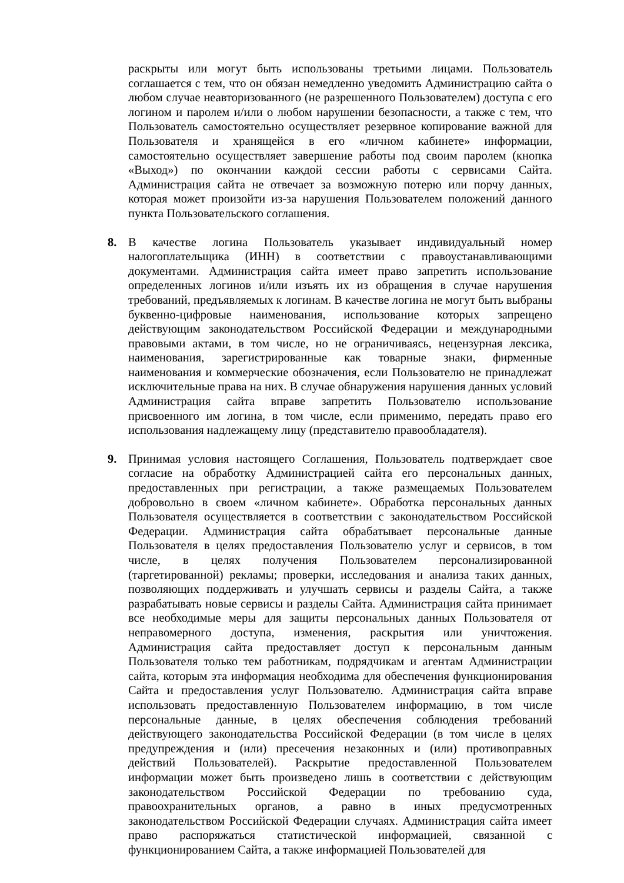раскрыты или могут быть использованы третьими лицами. Пользователь соглашается с тем, что он обязан немедленно уведомить Администрацию сайта о любом случае неавторизованного (не разрешенного Пользователем) доступа с его логином и паролем и/или о любом нарушении безопасности, а также с тем, что Пользователь самостоятельно осуществляет резервное копирование важной для Пользователя и хранящейся в его «личном кабинете» информации, самостоятельно осуществляет завершение работы под своим паролем (кнопка «Выход») по окончании каждой сессии работы с сервисами Сайта. Администрация сайта не отвечает за возможную потерю или порчу данных, которая может произойти из-за нарушения Пользователем положений данного пункта Пользовательского соглашения.
8. В качестве логина Пользователь указывает индивидуальный номер налогоплательщика (ИНН) в соответствии с правоустанавливающими документами. Администрация сайта имеет право запретить использование определенных логинов и/или изъять их из обращения в случае нарушения требований, предъявляемых к логинам. В качестве логина не могут быть выбраны буквенно-цифровые наименования, использование которых запрещено действующим законодательством Российской Федерации и международными правовыми актами, в том числе, но не ограничиваясь, нецензурная лексика, наименования, зарегистрированные как товарные знаки, фирменные наименования и коммерческие обозначения, если Пользователю не принадлежат исключительные права на них. В случае обнаружения нарушения данных условий Администрация сайта вправе запретить Пользователю использование присвоенного им логина, в том числе, если применимо, передать право его использования надлежащему лицу (представителю правообладателя).
9. Принимая условия настоящего Соглашения, Пользователь подтверждает свое согласие на обработку Администрацией сайта его персональных данных, предоставленных при регистрации, а также размещаемых Пользователем добровольно в своем «личном кабинете». Обработка персональных данных Пользователя осуществляется в соответствии с законодательством Российской Федерации. Администрация сайта обрабатывает персональные данные Пользователя в целях предоставления Пользователю услуг и сервисов, в том числе, в целях получения Пользователем персонализированной (таргетированной) рекламы; проверки, исследования и анализа таких данных, позволяющих поддерживать и улучшать сервисы и разделы Сайта, а также разрабатывать новые сервисы и разделы Сайта. Администрация сайта принимает все необходимые меры для защиты персональных данных Пользователя от неправомерного доступа, изменения, раскрытия или уничтожения. Администрация сайта предоставляет доступ к персональным данным Пользователя только тем работникам, подрядчикам и агентам Администрации сайта, которым эта информация необходима для обеспечения функционирования Сайта и предоставления услуг Пользователю. Администрация сайта вправе использовать предоставленную Пользователем информацию, в том числе персональные данные, в целях обеспечения соблюдения требований действующего законодательства Российской Федерации (в том числе в целях предупреждения и (или) пресечения незаконных и (или) противоправных действий Пользователей). Раскрытие предоставленной Пользователем информации может быть произведено лишь в соответствии с действующим законодательством Российской Федерации по требованию суда, правоохранительных органов, а равно в иных предусмотренных законодательством Российской Федерации случаях. Администрация сайта имеет право распоряжаться статистической информацией, связанной с функционированием Сайта, а также информацией Пользователей для